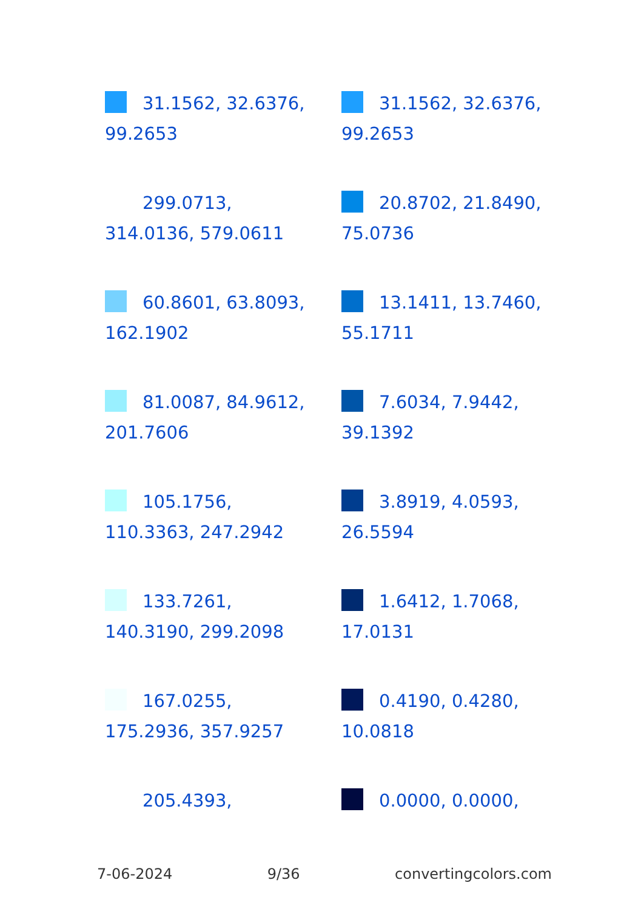31.1562, 32.6376,
99.2653
31.1562, 32.6376,
99.2653
299.0713,
314.0136, 579.0611
20.8702, 21.8490,
75.0736
60.8601, 63.8093,
162.1902
13.1411, 13.7460,
55.1711
81.0087, 84.9612,
201.7606
7.6034, 7.9442,
39.1392
105.1756,
110.3363, 247.2942
3.8919, 4.0593,
26.5594
133.7261,
140.3190, 299.2098
1.6412, 1.7068,
17.0131
167.0255,
175.2936, 357.9257
0.4190, 0.4280,
10.0818
205.4393,
0.0000, 0.0000,
7-06-2024 9/36 convertingcolors.com